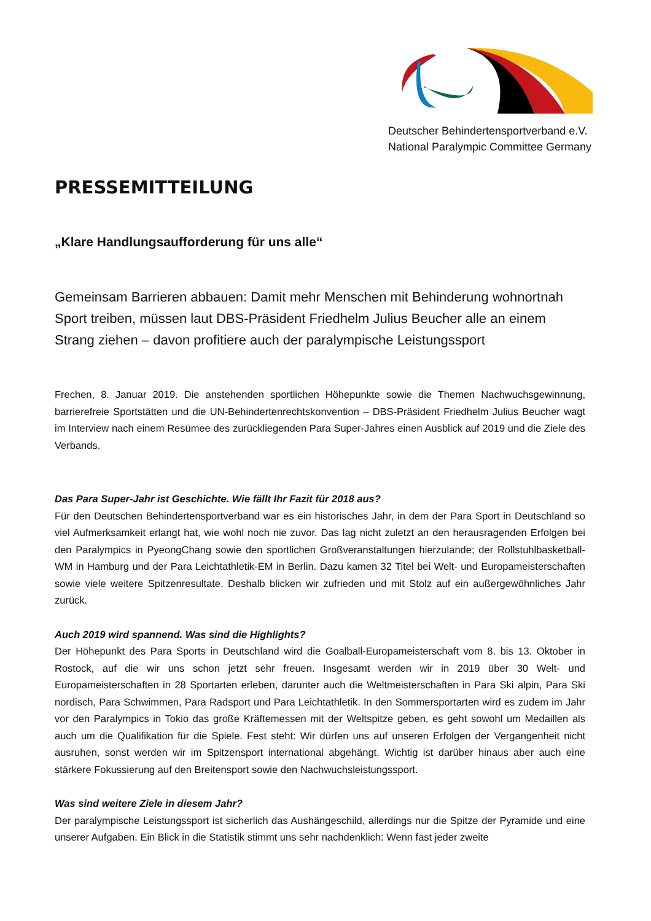Deutscher Behindertensportverband e.V.
National Paralympic Committee Germany
PRESSEMITTEILUNG
„Klare Handlungsaufforderung für uns alle“
Gemeinsam Barrieren abbauen: Damit mehr Menschen mit Behinderung wohnortnah Sport treiben, müssen laut DBS-Präsident Friedhelm Julius Beucher alle an einem Strang ziehen – davon profitiere auch der paralympische Leistungssport
Frechen, 8. Januar 2019. Die anstehenden sportlichen Höhepunkte sowie die Themen Nachwuchsgewinnung, barrierefreie Sportstätten und die UN-Behindertenrechtskonvention – DBS-Präsident Friedhelm Julius Beucher wagt im Interview nach einem Resümee des zurückliegenden Para Super-Jahres einen Ausblick auf 2019 und die Ziele des Verbands.
Das Para Super-Jahr ist Geschichte. Wie fällt Ihr Fazit für 2018 aus?
Für den Deutschen Behindertensportverband war es ein historisches Jahr, in dem der Para Sport in Deutschland so viel Aufmerksamkeit erlangt hat, wie wohl noch nie zuvor. Das lag nicht zuletzt an den herausragenden Erfolgen bei den Paralympics in PyeongChang sowie den sportlichen Großveranstaltungen hierzulande; der Rollstuhlbasketball-WM in Hamburg und der Para Leichtathletik-EM in Berlin. Dazu kamen 32 Titel bei Welt- und Europameisterschaften sowie viele weitere Spitzenresultate. Deshalb blicken wir zufrieden und mit Stolz auf ein außergewöhnliches Jahr zurück.
Auch 2019 wird spannend. Was sind die Highlights?
Der Höhepunkt des Para Sports in Deutschland wird die Goalball-Europameisterschaft vom 8. bis 13. Oktober in Rostock, auf die wir uns schon jetzt sehr freuen. Insgesamt werden wir in 2019 über 30 Welt- und Europameisterschaften in 28 Sportarten erleben, darunter auch die Weltmeisterschaften in Para Ski alpin, Para Ski nordisch, Para Schwimmen, Para Radsport und Para Leichtathletik. In den Sommersportarten wird es zudem im Jahr vor den Paralympics in Tokio das große Kräftemessen mit der Weltspitze geben, es geht sowohl um Medaillen als auch um die Qualifikation für die Spiele. Fest steht: Wir dürfen uns auf unseren Erfolgen der Vergangenheit nicht ausruhen, sonst werden wir im Spitzensport international abgehängt. Wichtig ist darüber hinaus aber auch eine stärkere Fokussierung auf den Breitensport sowie den Nachwuchsleistungssport.
Was sind weitere Ziele in diesem Jahr?
Der paralympische Leistungssport ist sicherlich das Aushängeschild, allerdings nur die Spitze der Pyramide und eine unserer Aufgaben. Ein Blick in die Statistik stimmt uns sehr nachdenklich: Wenn fast jeder zweite